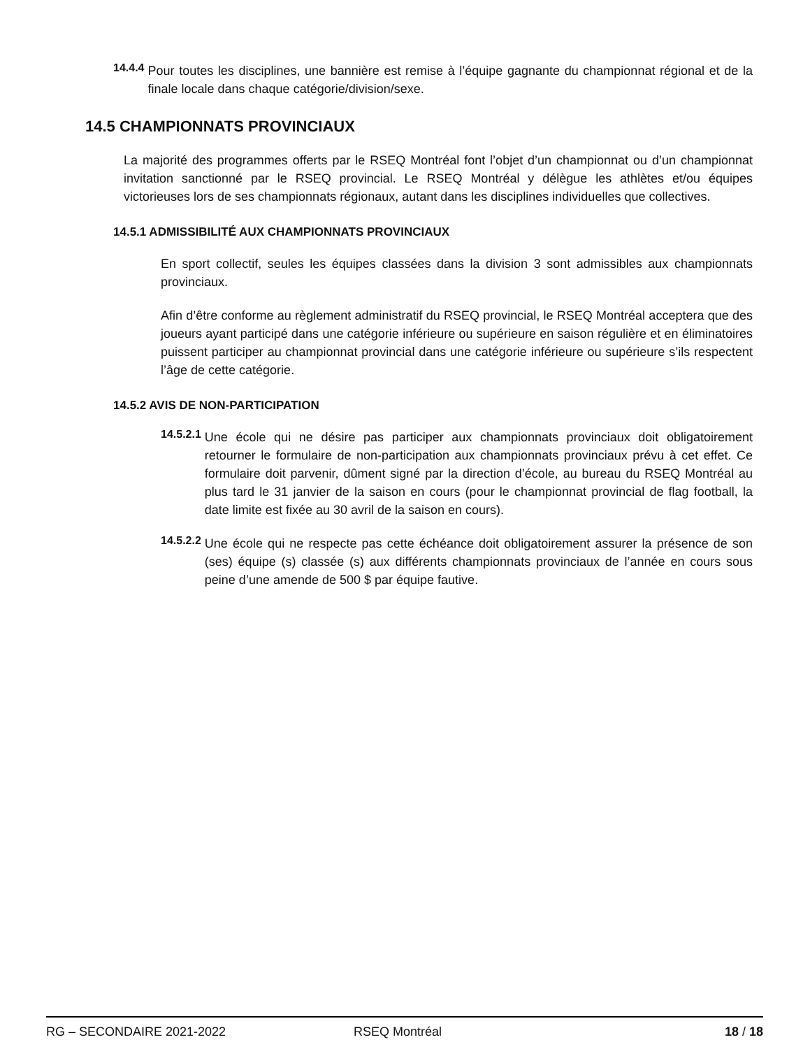14.4.4
Pour toutes les disciplines, une bannière est remise à l’équipe gagnante du championnat régional et de la finale locale dans chaque catégorie/division/sexe.
14.5 CHAMPIONNATS PROVINCIAUX
La majorité des programmes offerts par le RSEQ Montréal font l’objet d’un championnat ou d’un championnat invitation sanctionné par le RSEQ provincial. Le RSEQ Montréal y délègue les athlètes et/ou équipes victorieuses lors de ses championnats régionaux, autant dans les disciplines individuelles que collectives.
14.5.1 ADMISSIBILITÉ AUX CHAMPIONNATS PROVINCIAUX
En sport collectif, seules les équipes classées dans la division 3 sont admissibles aux championnats provinciaux.
Afin d’être conforme au règlement administratif du RSEQ provincial, le RSEQ Montréal acceptera que des joueurs ayant participé dans une catégorie inférieure ou supérieure en saison régulière et en éliminatoires puissent participer au championnat provincial dans une catégorie inférieure ou supérieure s’ils respectent l’âge de cette catégorie.
14.5.2 AVIS DE NON-PARTICIPATION
14.5.2.1
Une école qui ne désire pas participer aux championnats provinciaux doit obligatoirement retourner le formulaire de non-participation aux championnats provinciaux prévu à cet effet. Ce formulaire doit parvenir, dûment signé par la direction d’école, au bureau du RSEQ Montréal au plus tard le 31 janvier de la saison en cours (pour le championnat provincial de flag football, la date limite est fixée au 30 avril de la saison en cours).
14.5.2.2
Une école qui ne respecte pas cette échéance doit obligatoirement assurer la présence de son (ses) équipe (s) classée (s) aux différents championnats provinciaux de l’année en cours sous peine d’une amende de 500 $ par équipe fautive.
RG – SECONDAIRE 2021-2022 RSEQ Montréal 18 / 18